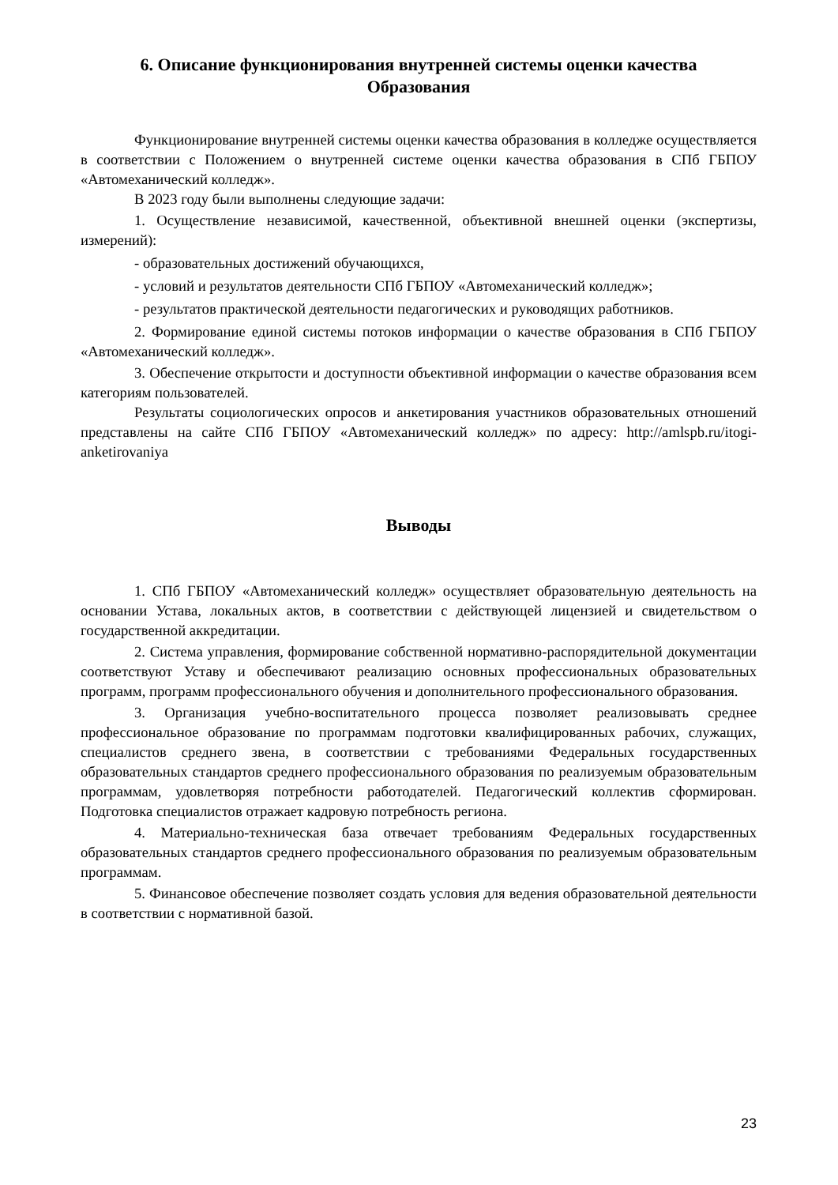6. Описание функционирования внутренней системы оценки качества
Образования
Функционирование внутренней системы оценки качества образования в колледже осуществляется в соответствии с Положением о внутренней системе оценки качества образования в СПб ГБПОУ «Автомеханический колледж».
В 2023 году были выполнены следующие задачи:
1. Осуществление независимой, качественной, объективной внешней оценки (экспертизы, измерений):
- образовательных достижений обучающихся,
- условий и результатов деятельности СПб ГБПОУ «Автомеханический колледж»;
- результатов практической деятельности педагогических и руководящих работников.
2. Формирование единой системы потоков информации о качестве образования в СПб ГБПОУ «Автомеханический колледж».
3. Обеспечение открытости и доступности объективной информации о качестве образования всем категориям пользователей.
Результаты социологических опросов и анкетирования участников образовательных отношений представлены на сайте СПб ГБПОУ «Автомеханический колледж» по адресу: http://amlspb.ru/itogi-anketirovaniya
Выводы
1. СПб ГБПОУ «Автомеханический колледж» осуществляет образовательную деятельность на основании Устава, локальных актов, в соответствии с действующей лицензией и свидетельством о государственной аккредитации.
2. Система управления, формирование собственной нормативно-распорядительной документации соответствуют Уставу и обеспечивают реализацию основных профессиональных образовательных программ, программ профессионального обучения и дополнительного профессионального образования.
3. Организация учебно-воспитательного процесса позволяет реализовывать среднее профессиональное образование по программам подготовки квалифицированных рабочих, служащих, специалистов среднего звена, в соответствии с требованиями Федеральных государственных образовательных стандартов среднего профессионального образования по реализуемым образовательным программам, удовлетворяя потребности работодателей. Педагогический коллектив сформирован. Подготовка специалистов отражает кадровую потребность региона.
4. Материально-техническая база отвечает требованиям Федеральных государственных образовательных стандартов среднего профессионального образования по реализуемым образовательным программам.
5. Финансовое обеспечение позволяет создать условия для ведения образовательной деятельности в соответствии с нормативной базой.
23